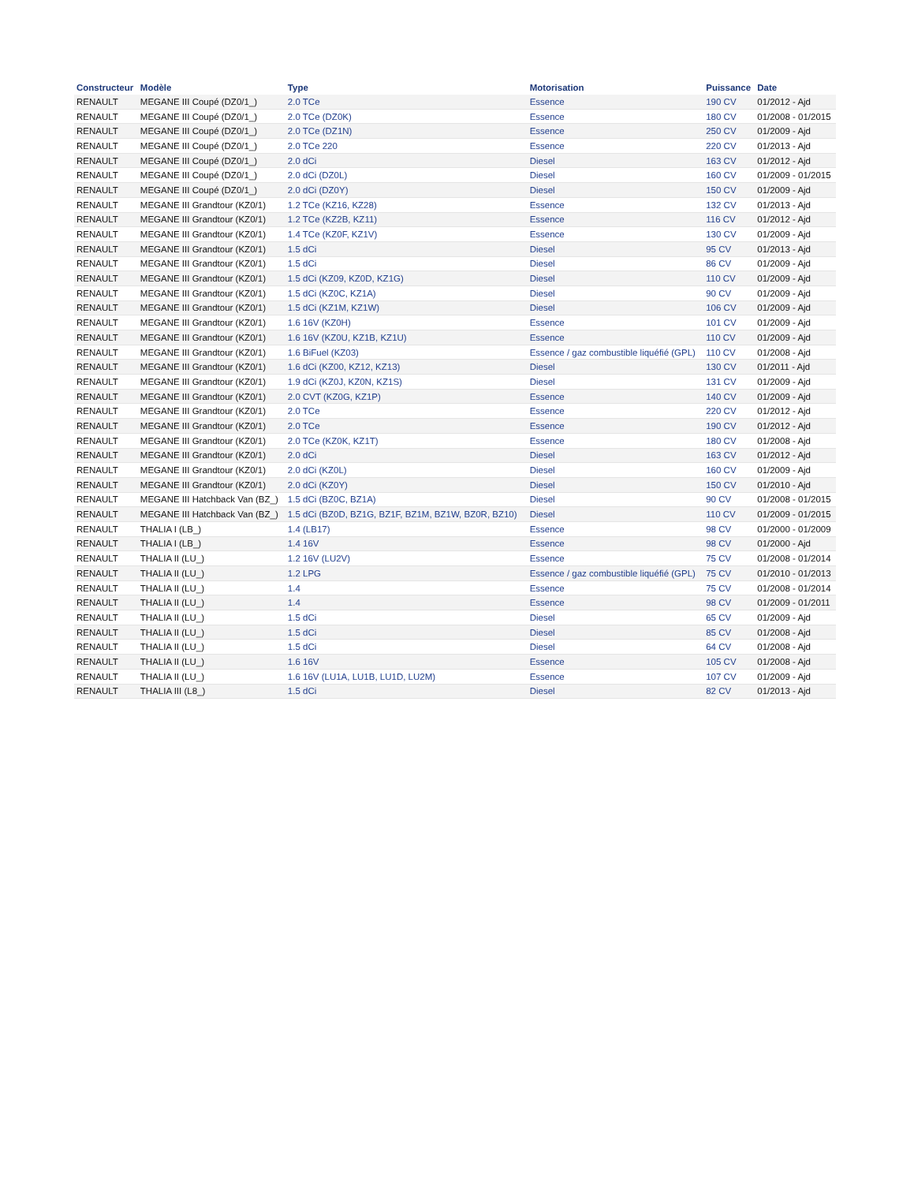| Constructeur | Modèle | Type | Motorisation | Puissance | Date |
| --- | --- | --- | --- | --- | --- |
| RENAULT | MEGANE III Coupé (DZ0/1_) | 2.0 TCe | Essence | 190 CV | 01/2012 - Ajd |
| RENAULT | MEGANE III Coupé (DZ0/1_) | 2.0 TCe (DZ0K) | Essence | 180 CV | 01/2008 - 01/2015 |
| RENAULT | MEGANE III Coupé (DZ0/1_) | 2.0 TCe (DZ1N) | Essence | 250 CV | 01/2009 - Ajd |
| RENAULT | MEGANE III Coupé (DZ0/1_) | 2.0 TCe 220 | Essence | 220 CV | 01/2013 - Ajd |
| RENAULT | MEGANE III Coupé (DZ0/1_) | 2.0 dCi | Diesel | 163 CV | 01/2012 - Ajd |
| RENAULT | MEGANE III Coupé (DZ0/1_) | 2.0 dCi (DZ0L) | Diesel | 160 CV | 01/2009 - 01/2015 |
| RENAULT | MEGANE III Coupé (DZ0/1_) | 2.0 dCi (DZ0Y) | Diesel | 150 CV | 01/2009 - Ajd |
| RENAULT | MEGANE III Grandtour (KZ0/1) | 1.2 TCe (KZ16, KZ28) | Essence | 132 CV | 01/2013 - Ajd |
| RENAULT | MEGANE III Grandtour (KZ0/1) | 1.2 TCe (KZ2B, KZ11) | Essence | 116 CV | 01/2012 - Ajd |
| RENAULT | MEGANE III Grandtour (KZ0/1) | 1.4 TCe (KZ0F, KZ1V) | Essence | 130 CV | 01/2009 - Ajd |
| RENAULT | MEGANE III Grandtour (KZ0/1) | 1.5 dCi | Diesel | 95 CV | 01/2013 - Ajd |
| RENAULT | MEGANE III Grandtour (KZ0/1) | 1.5 dCi | Diesel | 86 CV | 01/2009 - Ajd |
| RENAULT | MEGANE III Grandtour (KZ0/1) | 1.5 dCi (KZ09, KZ0D, KZ1G) | Diesel | 110 CV | 01/2009 - Ajd |
| RENAULT | MEGANE III Grandtour (KZ0/1) | 1.5 dCi (KZ0C, KZ1A) | Diesel | 90 CV | 01/2009 - Ajd |
| RENAULT | MEGANE III Grandtour (KZ0/1) | 1.5 dCi (KZ1M, KZ1W) | Diesel | 106 CV | 01/2009 - Ajd |
| RENAULT | MEGANE III Grandtour (KZ0/1) | 1.6 16V (KZ0H) | Essence | 101 CV | 01/2009 - Ajd |
| RENAULT | MEGANE III Grandtour (KZ0/1) | 1.6 16V (KZ0U, KZ1B, KZ1U) | Essence | 110 CV | 01/2009 - Ajd |
| RENAULT | MEGANE III Grandtour (KZ0/1) | 1.6 BiFuel (KZ03) | Essence / gaz combustible liquéfié (GPL) | 110 CV | 01/2008 - Ajd |
| RENAULT | MEGANE III Grandtour (KZ0/1) | 1.6 dCi (KZ00, KZ12, KZ13) | Diesel | 130 CV | 01/2011 - Ajd |
| RENAULT | MEGANE III Grandtour (KZ0/1) | 1.9 dCi (KZ0J, KZ0N, KZ1S) | Diesel | 131 CV | 01/2009 - Ajd |
| RENAULT | MEGANE III Grandtour (KZ0/1) | 2.0 CVT (KZ0G, KZ1P) | Essence | 140 CV | 01/2009 - Ajd |
| RENAULT | MEGANE III Grandtour (KZ0/1) | 2.0 TCe | Essence | 220 CV | 01/2012 - Ajd |
| RENAULT | MEGANE III Grandtour (KZ0/1) | 2.0 TCe | Essence | 190 CV | 01/2012 - Ajd |
| RENAULT | MEGANE III Grandtour (KZ0/1) | 2.0 TCe (KZ0K, KZ1T) | Essence | 180 CV | 01/2008 - Ajd |
| RENAULT | MEGANE III Grandtour (KZ0/1) | 2.0 dCi | Diesel | 163 CV | 01/2012 - Ajd |
| RENAULT | MEGANE III Grandtour (KZ0/1) | 2.0 dCi (KZ0L) | Diesel | 160 CV | 01/2009 - Ajd |
| RENAULT | MEGANE III Grandtour (KZ0/1) | 2.0 dCi (KZ0Y) | Diesel | 150 CV | 01/2010 - Ajd |
| RENAULT | MEGANE III Hatchback Van (BZ_) | 1.5 dCi (BZ0C, BZ1A) | Diesel | 90 CV | 01/2008 - 01/2015 |
| RENAULT | MEGANE III Hatchback Van (BZ_) | 1.5 dCi (BZ0D, BZ1G, BZ1F, BZ1M, BZ1W, BZ0R, BZ10) | Diesel | 110 CV | 01/2009 - 01/2015 |
| RENAULT | THALIA I (LB_) | 1.4 (LB17) | Essence | 98 CV | 01/2000 - 01/2009 |
| RENAULT | THALIA I (LB_) | 1.4 16V | Essence | 98 CV | 01/2000 - Ajd |
| RENAULT | THALIA II (LU_) | 1.2 16V (LU2V) | Essence | 75 CV | 01/2008 - 01/2014 |
| RENAULT | THALIA II (LU_) | 1.2 LPG | Essence / gaz combustible liquéfié (GPL) | 75 CV | 01/2010 - 01/2013 |
| RENAULT | THALIA II (LU_) | 1.4 | Essence | 75 CV | 01/2008 - 01/2014 |
| RENAULT | THALIA II (LU_) | 1.4 | Essence | 98 CV | 01/2009 - 01/2011 |
| RENAULT | THALIA II (LU_) | 1.5 dCi | Diesel | 65 CV | 01/2009 - Ajd |
| RENAULT | THALIA II (LU_) | 1.5 dCi | Diesel | 85 CV | 01/2008 - Ajd |
| RENAULT | THALIA II (LU_) | 1.5 dCi | Diesel | 64 CV | 01/2008 - Ajd |
| RENAULT | THALIA II (LU_) | 1.6 16V | Essence | 105 CV | 01/2008 - Ajd |
| RENAULT | THALIA II (LU_) | 1.6 16V (LU1A, LU1B, LU1D, LU2M) | Essence | 107 CV | 01/2009 - Ajd |
| RENAULT | THALIA III (L8_) | 1.5 dCi | Diesel | 82 CV | 01/2013 - Ajd |